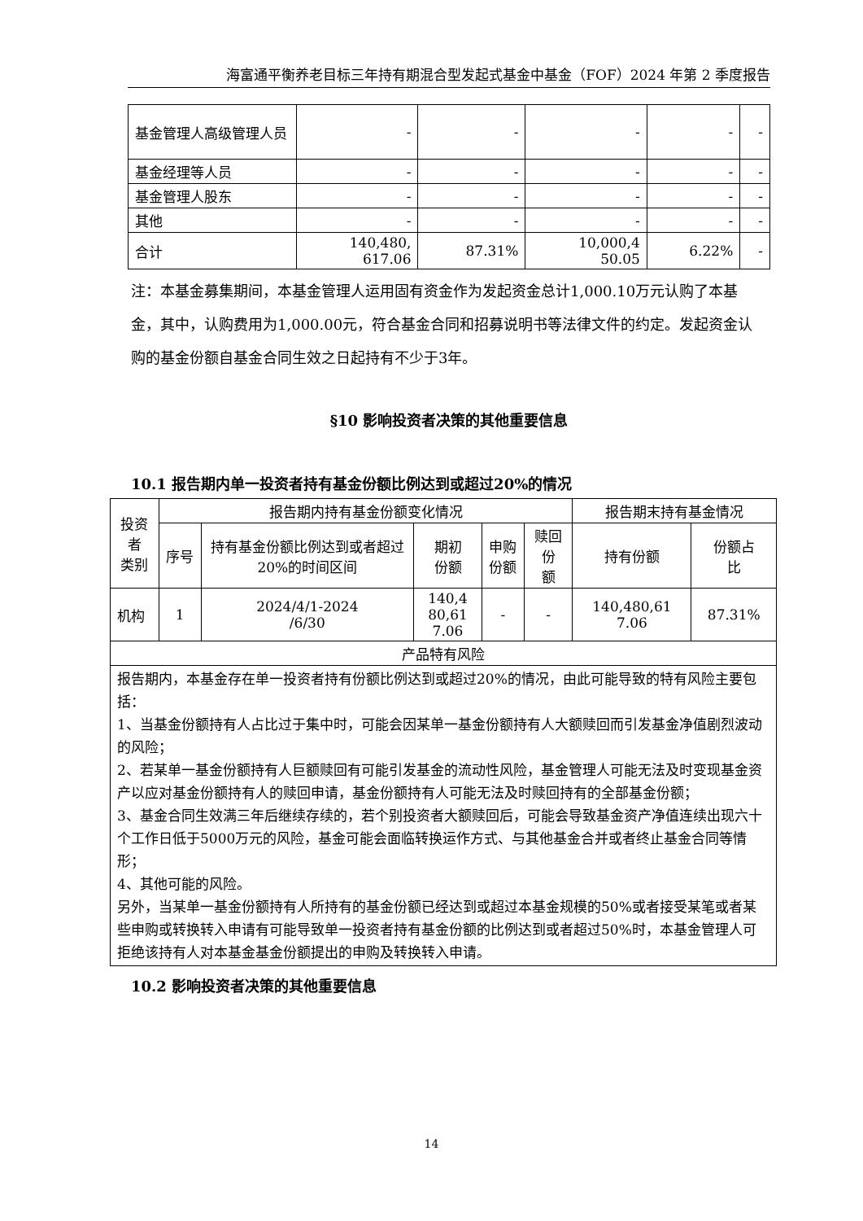海富通平衡养老目标三年持有期混合型发起式基金中基金（FOF）2024 年第 2 季度报告
| 基金管理人高级管理人员 | - | - | - | - | - |
| 基金经理等人员 | - | - | - | - | - |
| 基金管理人股东 | - | - | - | - | - |
| 其他 | - | - | - | - | - |
| 合计 | 140,480, 617.06 | 87.31% | 10,000,4 50.05 | 6.22% | - |
注：本基金募集期间，本基金管理人运用固有资金作为发起资金总计1,000.10万元认购了本基金，其中，认购费用为1,000.00元，符合基金合同和招募说明书等法律文件的约定。发起资金认购的基金份额自基金合同生效之日起持有不少于3年。
§10 影响投资者决策的其他重要信息
10.1 报告期内单一投资者持有基金份额比例达到或超过20%的情况
| 投资者 类别 | 报告期内持有基金份额变化情况 | | | | | 报告期末持有基金情况 | |
| --- | --- | --- | --- | --- | --- | --- | --- |
| | 序号 | 持有基金份额比例达到或者超过20%的时间区间 | 期初 份额 | 申购 份额 | 赎回份 额 | 持有份额 | 份额占 比 |
| 机构 | 1 | 2024/4/1-2024 /6/30 | 140,4 80,61 7.06 | - | - | 140,480,61 7.06 | 87.31% |
| 产品特有风险 | | | | | | | |
| 报告期内，本基金存在单一投资者持有份额比例达到或超过20%的情况，由此可能导致的特有风险主要包括： 1、当基金份额持有人占比过于集中时，可能会因某单一基金份额持有人大额赎回而引发基金净值剧烈波动的风险； 2、若某单一基金份额持有人巨额赎回有可能引发基金的流动性风险，基金管理人可能无法及时变现基金资产以应对基金份额持有人的赎回申请，基金份额持有人可能无法及时赎回持有的全部基金份额； 3、基金合同生效满三年后继续存续的，若个别投资者大额赎回后，可能会导致基金资产净值连续出现六十个工作日低于5000万元的风险，基金可能会面临转换运作方式、与其他基金合并或者终止基金合同等情形； 4、其他可能的风险。 另外，当某单一基金份额持有人所持有的基金份额已经达到或超过本基金规模的50%或者接受某笔或者某些申购或转换转入申请有可能导致单一投资者持有基金份额的比例达到或者超过50%时，本基金管理人可拒绝该持有人对本基金基金份额提出的申购及转换转入申请。 | | | | | | | |
10.2 影响投资者决策的其他重要信息
14